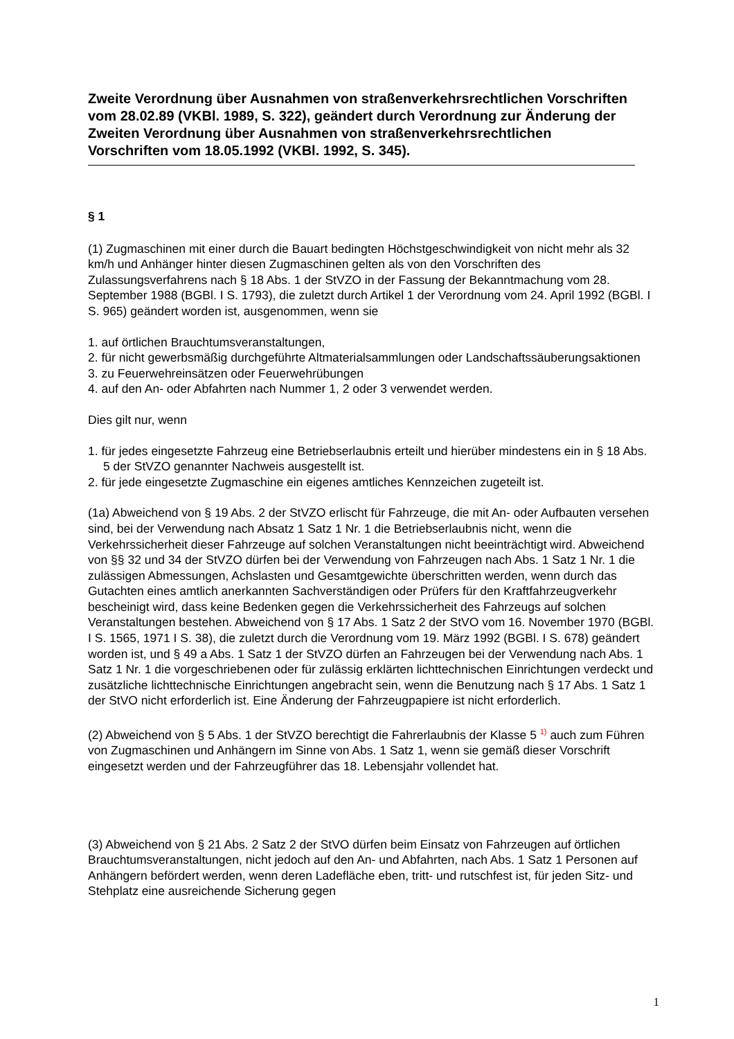Zweite Verordnung über Ausnahmen von straßenverkehrsrechtlichen Vorschriften vom 28.02.89 (VKBl. 1989, S. 322), geändert durch Verordnung zur Änderung der Zweiten Verordnung über Ausnahmen von straßenverkehrsrechtlichen Vorschriften vom 18.05.1992 (VKBl. 1992, S. 345).
§ 1
(1) Zugmaschinen mit einer durch die Bauart bedingten Höchstgeschwindigkeit von nicht mehr als 32 km/h und Anhänger hinter diesen Zugmaschinen gelten als von den Vorschriften des Zulassungsverfahrens nach § 18 Abs. 1 der StVZO in der Fassung der Bekanntmachung vom 28. September 1988 (BGBl. I S. 1793), die zuletzt durch Artikel 1 der Verordnung vom 24. April 1992 (BGBl. I S. 965) geändert worden ist, ausgenommen, wenn sie
1. auf örtlichen Brauchtumsveranstaltungen,
2. für nicht gewerbsmäßig durchgeführte Altmaterialsammlungen oder Landschaftssäuberungsaktionen
3. zu Feuerwehreinsätzen oder Feuerwehrübungen
4. auf den An- oder Abfahrten nach Nummer 1, 2 oder 3 verwendet werden.
Dies gilt nur, wenn
1. für jedes eingesetzte Fahrzeug eine Betriebserlaubnis erteilt und hierüber mindestens ein in § 18 Abs. 5 der StVZO genannter Nachweis ausgestellt ist.
2. für jede eingesetzte Zugmaschine ein eigenes amtliches Kennzeichen zugeteilt ist.
(1a) Abweichend von § 19 Abs. 2 der StVZO erlischt für Fahrzeuge, die mit An- oder Aufbauten versehen sind, bei der Verwendung nach Absatz 1 Satz 1 Nr. 1 die Betriebserlaubnis nicht, wenn die Verkehrssicherheit dieser Fahrzeuge auf solchen Veranstaltungen nicht beeinträchtigt wird. Abweichend von §§ 32 und 34 der StVZO dürfen bei der Verwendung von Fahrzeugen nach Abs. 1 Satz 1 Nr. 1 die zulässigen Abmessungen, Achslasten und Gesamtgewichte überschritten werden, wenn durch das Gutachten eines amtlich anerkannten Sachverständigen oder Prüfers für den Kraftfahrzeugverkehr bescheinigt wird, dass keine Bedenken gegen die Verkehrssicherheit des Fahrzeugs auf solchen Veranstaltungen bestehen. Abweichend von § 17 Abs. 1 Satz 2 der StVO vom 16. November 1970 (BGBl. I S. 1565, 1971 I S. 38), die zuletzt durch die Verordnung vom 19. März 1992 (BGBl. I S. 678) geändert worden ist, und § 49 a Abs. 1 Satz 1 der StVZO dürfen an Fahrzeugen bei der Verwendung nach Abs. 1 Satz 1 Nr. 1 die vorgeschriebenen oder für zulässig erklärten lichttechnischen Einrichtungen verdeckt und zusätzliche lichttechnische Einrichtungen angebracht sein, wenn die Benutzung nach § 17 Abs. 1 Satz 1 der StVO nicht erforderlich ist. Eine Änderung der Fahrzeugpapiere ist nicht erforderlich.
(2) Abweichend von § 5 Abs. 1 der StVZO berechtigt die Fahrerlaubnis der Klasse 5 <sup>1)</sup> auch zum Führen von Zugmaschinen und Anhängern im Sinne von Abs. 1 Satz 1, wenn sie gemäß dieser Vorschrift eingesetzt werden und der Fahrzeugführer das 18. Lebensjahr vollendet hat.
(3) Abweichend von § 21 Abs. 2 Satz 2 der StVO dürfen beim Einsatz von Fahrzeugen auf örtlichen Brauchtumsveranstaltungen, nicht jedoch auf den An- und Abfahrten, nach Abs. 1 Satz 1 Personen auf Anhängern befördert werden, wenn deren Ladefläche eben, tritt- und rutschfest ist, für jeden Sitz- und Stehplatz eine ausreichende Sicherung gegen
1